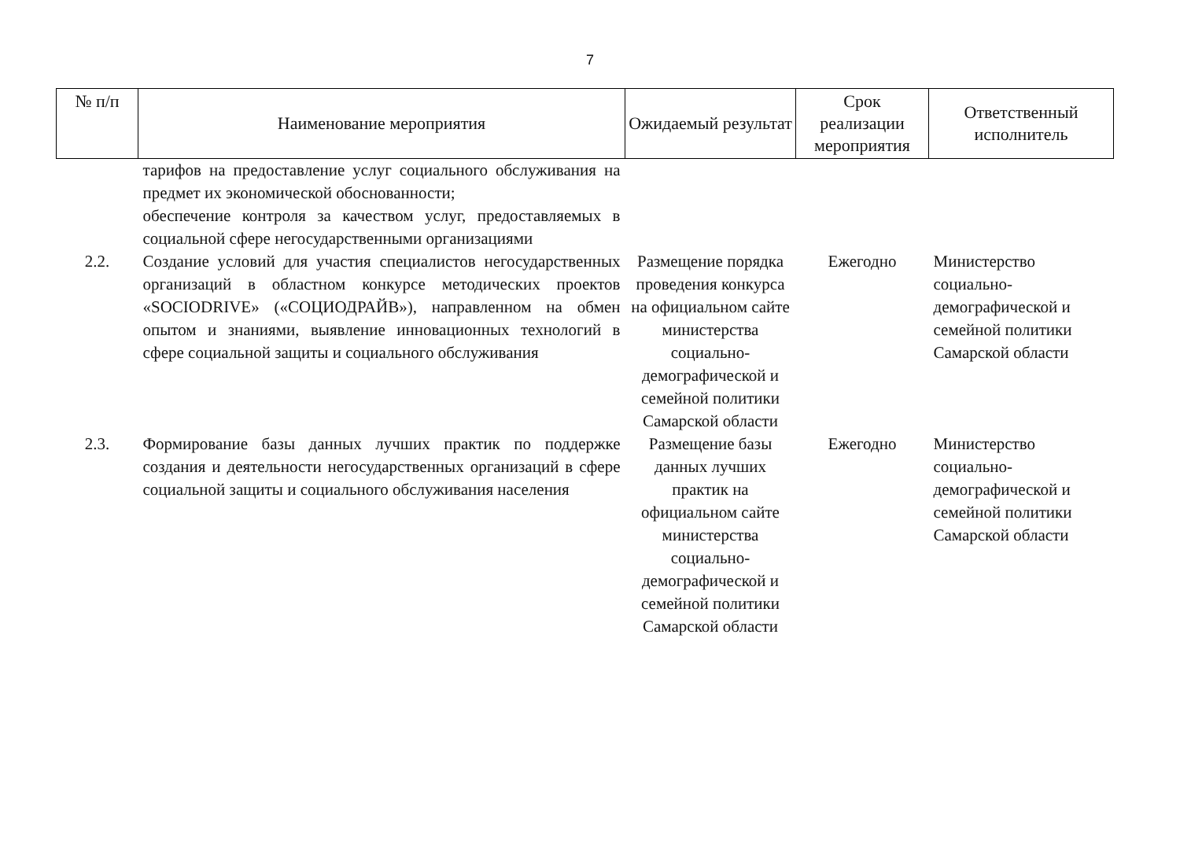7
| № п/п | Наименование мероприятия | Ожидаемый результат | Срок реализации мероприятия | Ответственный исполнитель |
| --- | --- | --- | --- | --- |
| | тарифов на предоставление услуг социального обслуживания на предмет их экономической обоснованности; обеспечение контроля за качеством услуг, предоставляемых в социальной сфере негосударственными организациями | | | |
| 2.2. | Создание условий для участия специалистов негосударственных организаций в областном конкурсе методических проектов «SOCIODRIVE» («СОЦИОДРАЙВ»), направленном на обмен опытом и знаниями, выявление инновационных технологий в сфере социальной защиты и социального обслуживания | Размещение порядка проведения конкурса на официальном сайте министерства социально-демографической и семейной политики Самарской области | Ежегодно | Министерство социально-демографической и семейной политики Самарской области |
| 2.3. | Формирование базы данных лучших практик по поддержке создания и деятельности негосударственных организаций в сфере социальной защиты и социального обслуживания населения | Размещение базы данных лучших практик на официальном сайте министерства социально-демографической и семейной политики Самарской области | Ежегодно | Министерство социально-демографической и семейной политики Самарской области |